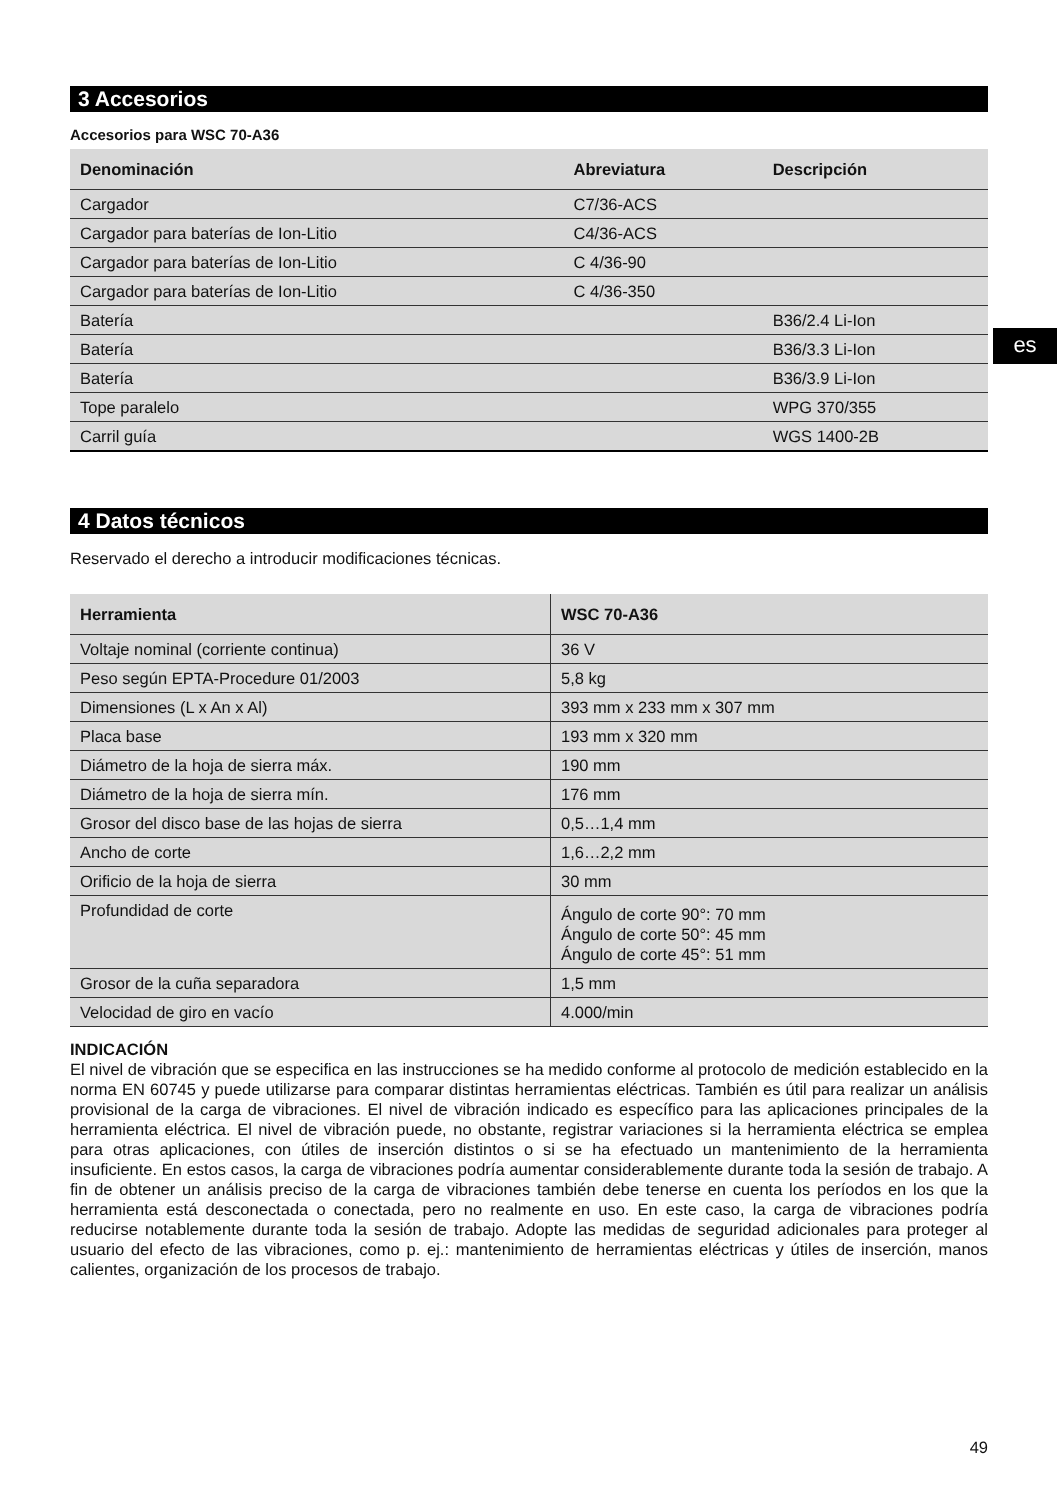3 Accesorios
Accesorios para WSC 70-A36
| Denominación | Abreviatura | Descripción |
| --- | --- | --- |
| Cargador | C7/36-ACS | |
| Cargador para baterías de Ion-Litio | C4/36-ACS | |
| Cargador para baterías de Ion-Litio | C 4/36-90 | |
| Cargador para baterías de Ion-Litio | C 4/36-350 | |
| Batería | | B36/2.4 Li-Ion |
| Batería | | B36/3.3 Li-Ion |
| Batería | | B36/3.9 Li-Ion |
| Tope paralelo | | WPG 370/355 |
| Carril guía | | WGS 1400-2B |
4 Datos técnicos
Reservado el derecho a introducir modificaciones técnicas.
| Herramienta | WSC 70-A36 |
| --- | --- |
| Voltaje nominal (corriente continua) | 36 V |
| Peso según EPTA-Procedure 01/2003 | 5,8 kg |
| Dimensiones (L x An x Al) | 393 mm x 233 mm x 307 mm |
| Placa base | 193 mm x 320 mm |
| Diámetro de la hoja de sierra máx. | 190 mm |
| Diámetro de la hoja de sierra mín. | 176 mm |
| Grosor del disco base de las hojas de sierra | 0,5…1,4 mm |
| Ancho de corte | 1,6…2,2 mm |
| Orificio de la hoja de sierra | 30 mm |
| Profundidad de corte | Ángulo de corte 90°: 70 mm Ángulo de corte 50°: 45 mm Ángulo de corte 45°: 51 mm |
| Grosor de la cuña separadora | 1,5 mm |
| Velocidad de giro en vacío | 4.000/min |
INDICACIÓN
El nivel de vibración que se especifica en las instrucciones se ha medido conforme al protocolo de medición establecido en la norma EN 60745 y puede utilizarse para comparar distintas herramientas eléctricas. También es útil para realizar un análisis provisional de la carga de vibraciones. El nivel de vibración indicado es específico para las aplicaciones principales de la herramienta eléctrica. El nivel de vibración puede, no obstante, registrar variaciones si la herramienta eléctrica se emplea para otras aplicaciones, con útiles de inserción distintos o si se ha efectuado un mantenimiento de la herramienta insuficiente. En estos casos, la carga de vibraciones podría aumentar considerablemente durante toda la sesión de trabajo. A fin de obtener un análisis preciso de la carga de vibraciones también debe tenerse en cuenta los períodos en los que la herramienta está desconectada o conectada, pero no realmente en uso. En este caso, la carga de vibraciones podría reducirse notablemente durante toda la sesión de trabajo. Adopte las medidas de seguridad adicionales para proteger al usuario del efecto de las vibraciones, como p. ej.: mantenimiento de herramientas eléctricas y útiles de inserción, manos calientes, organización de los procesos de trabajo.
es
49